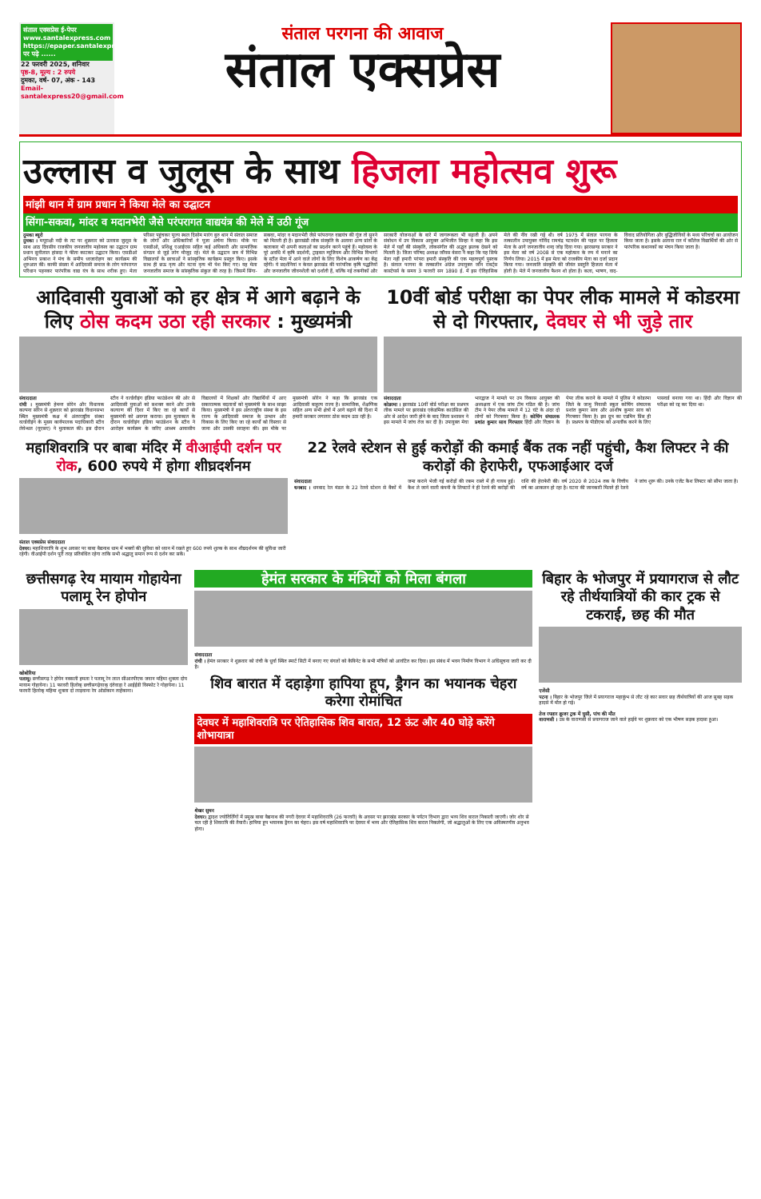संताल एक्सप्रेस ई-पेपर
www.santalexpress.com
https://epaper.santalexpress.com
पर पढ़े ......
22 फरवरी 2025, शनिवार
पृष्ठ-8, मूल्य : 2 रुपये
दुमका, वर्ष- 07, अंक - 143
Email-santalexpress20@gmail.com
संताल परगना की आवाज
संताल एक्सप्रेस
उल्लास व जुलूस के साथ हिजला महोत्सव शुरू
मांझी थान में ग्राम प्रधान ने किया मेले का उद्घाटन
सिंगा-सकवा, मांदर व मदानभेरी जैसे परंपरागत वाद्ययंत्र की मेले में उठी गूंज
दुमका ब्यूरो
दुमका । मयूराक्षी नदी के तट पर शुक्रवार को उल्लास जुलूस के साथ आठ दिवसीय राजकीय जनजातीय महोत्सव का उद्घाटन ग्राम प्रधान सुनीलाल हांसदा ने फीता काटकर उद्घाटन किया। एसडीओ अभिनव प्रकाश ने मंच के समीप ध्वजारोहण कर कार्यक्रम की शुरुआत की। काफी संख्या में आदिवासी समाज के लोग परंपरागत परिधान पहनकर पारंपरिक वाद्य यंत्र के साथ शरीक हुए। मेला परिसर पहुंचकर पूज्य स्थल दिसोम मारंग बुरु थान में संताल समाज के लोगों और अधिकारियों ने पूजा अर्चना किया। मौके पर एसडीओ, प्रशिक्षु एआईएस सहित कई अधिकारी और सामाजिक संगठन से जुड़े लोग मौजूद रहे। मेले के उद्घाटन सत्र में विभिन्न विद्यालयों के छात्राओं ने सांस्कृतिक कार्यक्रम प्रस्तुत किए। इसके साथ ही छऊ नृत्य और नटवा नृत्य भी पेश किए गए। यह मेला जनजातीय समाज के सांस्कृतिक संकुल की तरह है। जिसमें सिंगा-सकवा, मांदर व मदानभेरी जैसे परंपरागत वाद्ययंत्र की गूंज तो सुनने को मिलती ही है। झारखंडी लोक संस्कृति के अलावा अन्य प्रांतों के कलाकार भी अपनी कलाओं का प्रदर्शन करने पहुंचे हैं। महोत्सव के पूरे अवधि में कृषि प्रदर्शनी, ट्राइबल म्यूजियम और विभिन्न विभागों के स्टॉल मेला में आने वाले लोगों के लिए विशेष आकर्षण का केंद्र रहेंगी। ये प्रदर्शनियां न केवल झारखंड की पारंपरिक कृषि पद्धतियों और जनजातीय जीवनशैली को दर्शाती हैं, बल्कि नई तकनीकों और सरकारी योजनाओं के बारे में जागरूकता भी बढ़ाती हैं। अपने संबोधन में उप विकास आयुक्त अभिजीत सिन्हा ने कहा कि इस मेले में यहाँ की संस्कृति, लोकसंगीत की अद्भुत झलक देखने को मिलती है। जिला परिषद अध्यक्ष जॉयस बेसरा ने कहा कि यह सिर्फ मेला नहीं हमारी परंपरा हमारी संस्कृति की एक महत्वपूर्ण पुस्तक है। संताल परगना के तत्कालीन अंग्रेज उपायुक्त जॉन राबर्ट्स कास्टेयर्स के समय 3 फरवरी सन 1890 ई. में इस ऐतिहासिक मेले की नींव रखी गई थी। वर्ष 1975 में संताल परगना के तत्कालीन उपायुक्त गोविंद रामचंद्र पटवर्धन की पहल पर हिजला मेला के आगे जनजातीय शब्द जोड़ दिया गया। झारखण्ड सरकार ने इस मेला को वर्ष 2008 से एक महोत्सव के रुप में मनाने का निर्णय लिया। 2015 में इस मेला को राजकीय मेला का दर्जा प्रदान किया गया। जनजाति संस्कृति की जीवंत प्रस्तुति हिजला मेला में होती है। मेले में जनजातीय फैशन शो होता है। कला, भाषण, वाद-विवाद प्रतियोगिता और बुद्धिजीवियों के मध्य परिचर्चा का आयोजन किया जाता है। इसके अलावा रात में कॉलेज विद्यार्थियों की ओर से पारंपरिक कथानकों का मंचन किया जाता है।
आदिवासी युवाओं को हर क्षेत्र में आगे बढ़ाने के लिए ठोस कदम उठा रही सरकार : मुख्यमंत्री
संवाददाता
रांची । मुख्यमंत्री हेमन्त सोरेन और विधायक कल्पना सोरेन से शुक्रवार को झारखंड विधानसभा स्थित मुख्यमंत्री कक्ष में अंतरराष्ट्रीय संस्था वर्ल्डवीइंग के मुख्य कार्यपालक पदाधिकारी स्टीव लेवेन्थल (यूएसए) ने मुलाकात की। इस दौरान स्टीव ने वर्ल्डवीइंग इंडिया फाउंडेशन की ओर से आदिवासी युवाओं को सशक्त करने और उनके कल्याण की दिशा में किए जा रहे कार्यों से मुख्यमंत्री को अवगत कराया। इस मुलाकात के दौरान वर्ल्डवीइंग इंडिया फाउंडेशन के स्टीव ने आरोहन कार्यक्रम के जरिए आश्रम आवासीय विद्यालयों में शिक्षकों और विद्यार्थियों में आए सकारात्मक बदलावों को मुख्यमंत्री के साथ साझा किया। मुख्यमंत्री ने इस अंतरराष्ट्रीय संस्था के इस राज्य के आदिवासी समाज के उत्थान और विकास के लिए किए जा रहे कार्यों को विस्तार से जाना और उसकी सराहना की। इस मौके पर मुख्यमंत्री सोरेन ने कहा कि झारखंड एक आदिवासी बाहुल्य राज्य है। सामाजिक, शैक्षणिक सहित अन्य सभी क्षेत्रों में आगे बढ़ाने की दिशा में हमारी सरकार लगातार ठोस कदम उठा रही है।
10वीं बोर्ड परीक्षा का पेपर लीक मामले में कोडरमा से दो गिरफ्तार, देवघर से भी जुड़े तार
संवाददाता
कोडरमा । झारखंड 10वीं बोर्ड परीक्षा का प्रश्नपत्र लीक मामले पर झारखंड एकेडमिक काउंसिल की ओर से आदेश जारी होने के बाद जिला प्रशासन ने इस मामले में जांच तेज कर दी है। उपायुक्त मेघा भारद्वाज ने मामले पर उप विकास आयुक्त की अध्यक्षता में एक जांच टीम गठित की है। जांच टीम ने पेपर लीक मामले में 12 घंटे के अंदर दो लोगों को गिरफ्तार किया है। कोचिंग संचालक प्रशांत कुमार साव गिरफ्तार हिंदी और विज्ञान के पेपर लीक कराने के मामले में पुलिस ने कोडरमा जिले के जामु निवासी स्कूल कोचिंग संचालक प्रशांत कुमार साव और आशीष कुमार साव को गिरफ्तार किया है। इस ग्रुप का एडमिन प्रिंस ही है। प्रश्नपत्र के पीडीएफ को अनलॉक करने के लिए पासवर्ड बनाया गया था। हिंदी और विज्ञान की परीक्षा को रद्द कर दिया था।
महाशिवरात्रि पर बाबा मंदिर में वीआईपी दर्शन पर रोक, 600 रुपये में होगा शीघ्रदर्शनम
संताल एक्सप्रेस संवाददाता
देवघर। महाशिवरात्रि के शुभ अवसर पर बाबा बैद्यनाथ धाम में भक्तों की सुविधा को ध्यान में रखते हुए 600 रुपये शुल्क के साथ शीघ्रदर्शनम की सुविधा जारी रहेगी। वीआईपी दर्शन पूरी तरह प्रतिबंधित रहेगा ताकि सभी श्रद्धालु समान रूप से दर्शन कर सकें।
22 रेलवे स्टेशन से हुई करोड़ों की कमाई बैंक तक नहीं पहुंची, कैश लिफ्टर ने की करोड़ों की हेराफेरी, एफआईआर दर्ज
संवाददाता
धनबाद । धनबाद रेल मंडल के 22 रेलवे स्टेशन से बैंकों में जमा कराने भेजी गई करोड़ों की रकम रास्ते में ही गायब हुई। कैश ले जाने वाली कंपनी के लिफ्टरों ने ही रेलवे की करोड़ों की राशि की हेराफेरी की। वर्ष 2020 से 2024 तक के वित्तीय वर्ष का आकलन हो रहा है। घटना की जानकारी मिलते ही रेलवे ने जांच शुरू की। उनके एजेंट कैश लिफ्टर को सौंपा जाता है।
छत्तीसगढ़ रेय मायाम गोहायेना पलामू रेन होपोन
खोबोरिया
पलामू। छत्तीसगढ़ रे होयेन नक्सली हमला रे पलामू रेन लाल सीआरपीएफ जवान महिमा शुक्ला दोय मायाम गोहायेना। 11 फरवरी हिलोक् छत्तीसगढ़ेयाक् दंतेवाड़ा रे आईईडी विस्फोट रे गोहायेना। 11 फरवरी हिलोक् महिमा शुक्ला दो लाड़वाना रेय ओडोकान ताहेंकाना।
हेमंत सरकार के मंत्रियों को मिला बंगला
संवाददाता
रांची । हेमंत सरकार ने शुक्रवार को रांची के धुर्वा स्थित स्मार्ट सिटी में बनाए गए बंगलों को कैबिनेट के सभी मंत्रियों को आवंटित कर दिया। इस संबंध में भवन निर्माण विभाग ने अधिसूचना जारी कर दी है।
शिव बारात में दहाड़ेगा हापिया हूप, ड्रैगन का भयानक चेहरा करेगा रोमांचित
देवघर में महाशिवरात्रि पर ऐतिहासिक शिव बारात, 12 ऊंट और 40 घोड़े करेंगे शोभायात्रा
शेखर सुमन
देवघर। द्वादश ज्योतिर्लिंगों में प्रमुख बाबा बैद्यनाथ की नगरी देवघर में महाशिवरात्रि (26 फरवरी) के अवसर पर झारखंड सरकार के पर्यटन विभाग द्वारा भव्य शिव बारात निकाली जाएगी। जोर शोर से चल रही है शिवरात्रि की तैयारी। हापिया हूप भयानक ड्रैगन का चेहरा। इस वर्ष महाशिवरात्रि पर देवघर में भव्य और ऐतिहासिक शिव बारात निकलेगी, जो श्रद्धालुओं के लिए एक अविस्मरणीय अनुभव होगा।
बिहार के भोजपुर में प्रयागराज से लौट रहे तीर्थयात्रियों की कार ट्रक से टकराई, छह की मौत
एजेंसी
पटना । बिहार के भोजपुर जिले में प्रयागराज महाकुंभ से लौट रहे कार सवार छह तीर्थयात्रियों की आज सुबह सड़क हादसे में मौत हो गई।
तेज रफ्तार क्रूजर ट्रक में घुसी, पांच की मौत
वाराणसी । उप्र के वाराणसी से प्रयागराज जाने वाले हाईवे पर शुक्रवार को एक भीषण सड़क हादसा हुआ।